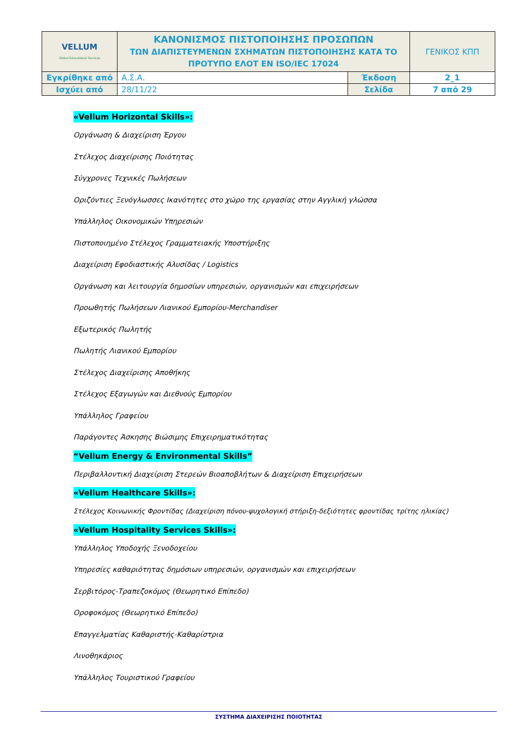| VELLUM Global Educational Services | ΚΑΝΟΝΙΣΜΟΣ ΠΙΣΤΟΠΟΙΗΣΗΣ ΠΡΟΣΩΠΩΝ ΤΩΝ ΔΙΑΠΙΣΤΕΥΜΕΝΩΝ ΣΧΗΜΑΤΩΝ ΠΙΣΤΟΠΟΙΗΣΗΣ ΚΑΤΑ ΤΟ ΠΡΟΤΥΠΟ ΕΛΟΤ ΕΝ ISO/IEC 17024 | | ΓΕΝΙΚΟΣ ΚΠΠ |
| Εγκρίθηκε από | Α.Σ.Α. | Έκδοση | 2_1 |
| Ισχύει από | 28/11/22 | Σελίδα | 7 από 29 |
«Vellum Horizontal Skills»:
Οργάνωση & Διαχείριση Έργου
Στέλεχος Διαχείρισης Ποιότητας
Σύγχρονες Τεχνικές Πωλήσεων
Οριζόντιες Ξενόγλωσσες Ικανότητες στο χώρο της εργασίας στην Αγγλική γλώσσα
Υπάλληλος Οικονομικών Υπηρεσιών
Πιστοποιημένο Στέλεχος Γραμματειακής Υποστήριξης
Διαχείριση Εφοδιαστικής Αλυσίδας / Logistics
Οργάνωση και λειτουργία δημοσίων υπηρεσιών, οργανισμών και επιχειρήσεων
Προωθητής Πωλήσεων Λιανικού Εμπορίου-Merchandiser
Εξωτερικός Πωλητής
Πωλητής Λιανικού Εμπορίου
Στέλεχος Διαχείρισης Αποθήκης
Στέλεχος Εξαγωγών και Διεθνούς Εμπορίου
Υπάλληλος Γραφείου
Παράγοντες Άσκησης Βιώσιμης Επιχειρηματικότητας
“Vellum Energy & Environmental Skills”
Περιβαλλοντική Διαχείριση Στερεών Βιοαποβλήτων & Διαχείριση Επιχειρήσεων
«Vellum Healthcare Skills»:
Στέλεχος Κοινωνικής Φροντίδας (Διαχείριση πόνου-ψυχολογική στήριξη-δεξιότητες φροντίδας τρίτης ηλικίας)
«Vellum Hospitality Services Skills»:
Υπάλληλος Υποδοχής Ξενοδοχείου
Υπηρεσίες καθαριότητας δημόσιων υπηρεσιών, οργανισμών και επιχειρήσεων
Σερβιτόρος-Τραπεζοκόμος (Θεωρητικό Επίπεδο)
Οροφοκόμος (Θεωρητικό Επίπεδο)
Επαγγελματίας Καθαριστής-Καθαρίστρια
Λινοθηκάριος
Υπάλληλος Τουριστικού Γραφείου
ΣΥΣΤΗΜΑ ΔΙΑΧΕΙΡΙΣΗΣ ΠΟΙΟΤΗΤΑΣ